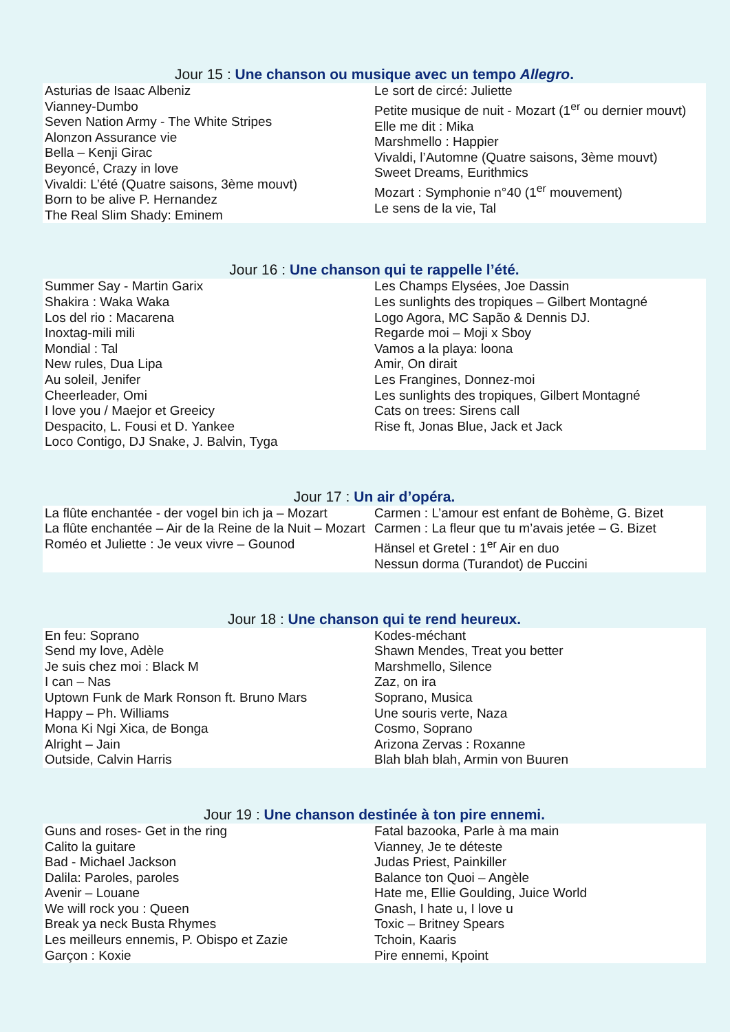Jour 15 : Une chanson ou musique avec un tempo Allegro.
Asturias de Isaac Albeniz
Vianney-Dumbo
Seven Nation Army - The White Stripes
Alonzon Assurance vie
Bella – Kenji Girac
Beyoncé, Crazy in love
Vivaldi: L’été (Quatre saisons, 3ème mouvt)
Born to be alive P. Hernandez
The Real Slim Shady: Eminem
Le sort de circé: Juliette
Petite musique de nuit - Mozart (1<sup>er</sup> ou dernier mouvt)
Elle me dit : Mika
Marshmello : Happier
Vivaldi, l’Automne (Quatre saisons, 3ème mouvt)
Sweet Dreams, Eurithmics
Mozart : Symphonie n°40 (1<sup>er</sup> mouvement)
Le sens de la vie, Tal
Jour 16 : Une chanson qui te rappelle l’été.
Summer Say - Martin Garix
Shakira : Waka Waka
Los del rio : Macarena
Inoxtag-mili mili
Mondial : Tal
New rules, Dua Lipa
Au soleil, Jenifer
Cheerleader, Omi
I love you / Maejor et Greeicy
Despacito, L. Fousi et D. Yankee
Loco Contigo, DJ Snake, J. Balvin, Tyga
Les Champs Elysées, Joe Dassin
Les sunlights des tropiques – Gilbert Montagné
Logo Agora, MC Sapão & Dennis DJ.
Regarde moi – Moji x Sboy
Vamos a la playa: loona
Amir, On dirait
Les Frangines, Donnez-moi
Les sunlights des tropiques, Gilbert Montagné
Cats on trees: Sirens call
Rise ft, Jonas Blue, Jack et Jack
Jour 17 : Un air d’opéra.
La flûte enchantée - der vogel bin ich ja – Mozart
La flûte enchantée – Air de la Reine de la Nuit – Mozart
Roméo et Juliette : Je veux vivre – Gounod
Carmen : L’amour est enfant de Bohème, G. Bizet
Carmen : La fleur que tu m’avais jetée – G. Bizet
Hänsel et Gretel : 1<sup>er</sup> Air en duo
Nessun dorma (Turandot) de Puccini
Jour 18 : Une chanson qui te rend heureux.
En feu: Soprano
Send my love, Adèle
Je suis chez moi : Black M
I can – Nas
Uptown Funk de Mark Ronson ft. Bruno Mars
Happy – Ph. Williams
Mona Ki Ngi Xica, de Bonga
Alright – Jain
Outside, Calvin Harris
Kodes-méchant
Shawn Mendes, Treat you better
Marshmello, Silence
Zaz, on ira
Soprano, Musica
Une souris verte, Naza
Cosmo, Soprano
Arizona Zervas : Roxanne
Blah blah blah, Armin von Buuren
Jour 19 : Une chanson destinée à ton pire ennemi.
Guns and roses- Get in the ring
Calito la guitare
Bad - Michael Jackson
Dalila: Paroles, paroles
Avenir – Louane
We will rock you : Queen
Break ya neck Busta Rhymes
Les meilleurs ennemis, P. Obispo et Zazie
Garçon : Koxie
Fatal bazooka, Parle à ma main
Vianney, Je te déteste
Judas Priest, Painkiller
Balance ton Quoi – Angèle
Hate me, Ellie Goulding, Juice World
Gnash, I hate u, I love u
Toxic – Britney Spears
Tchoin, Kaaris
Pire ennemi, Kpoint